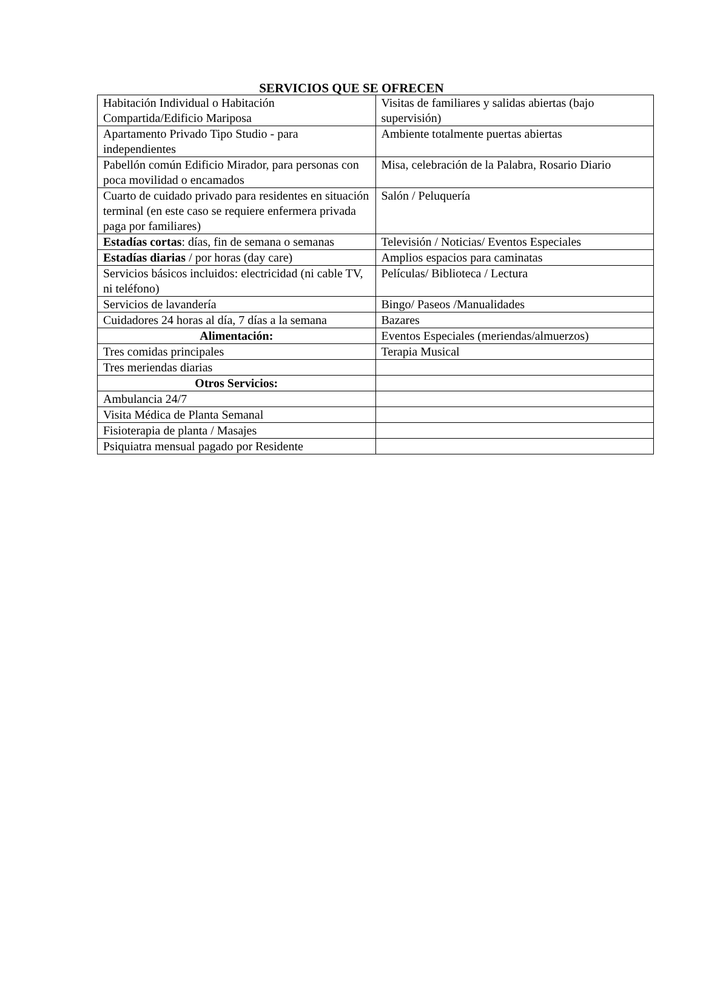SERVICIOS QUE SE OFRECEN
| Habitación Individual o Habitación Compartida/Edificio Mariposa | Visitas de familiares y salidas abiertas (bajo supervisión) |
| Apartamento Privado Tipo Studio - para independientes | Ambiente totalmente puertas abiertas |
| Pabellón común Edificio Mirador, para personas con poca movilidad o encamados | Misa, celebración de la Palabra, Rosario Diario |
| Cuarto de cuidado privado para residentes en situación terminal (en este caso se requiere enfermera privada paga por familiares) | Salón / Peluquería |
| Estadías cortas : días, fin de semana o semanas | Televisión / Noticias/ Eventos Especiales |
| Estadías diarias / por horas (day care) | Amplios espacios para caminatas |
| Servicios básicos incluidos: electricidad (ni cable TV, ni teléfono) | Películas/ Biblioteca / Lectura |
| Servicios de lavandería | Bingo/ Paseos /Manualidades |
| Cuidadores 24 horas al día, 7 días a la semana | Bazares |
| Alimentación: | Eventos Especiales (meriendas/almuerzos) |
| Tres comidas principales | Terapia Musical |
| Tres meriendas diarias | |
| Otros Servicios: | |
| Ambulancia 24/7 | |
| Visita Médica de Planta Semanal | |
| Fisioterapia de planta / Masajes | |
| Psiquiatra mensual pagado por Residente | |